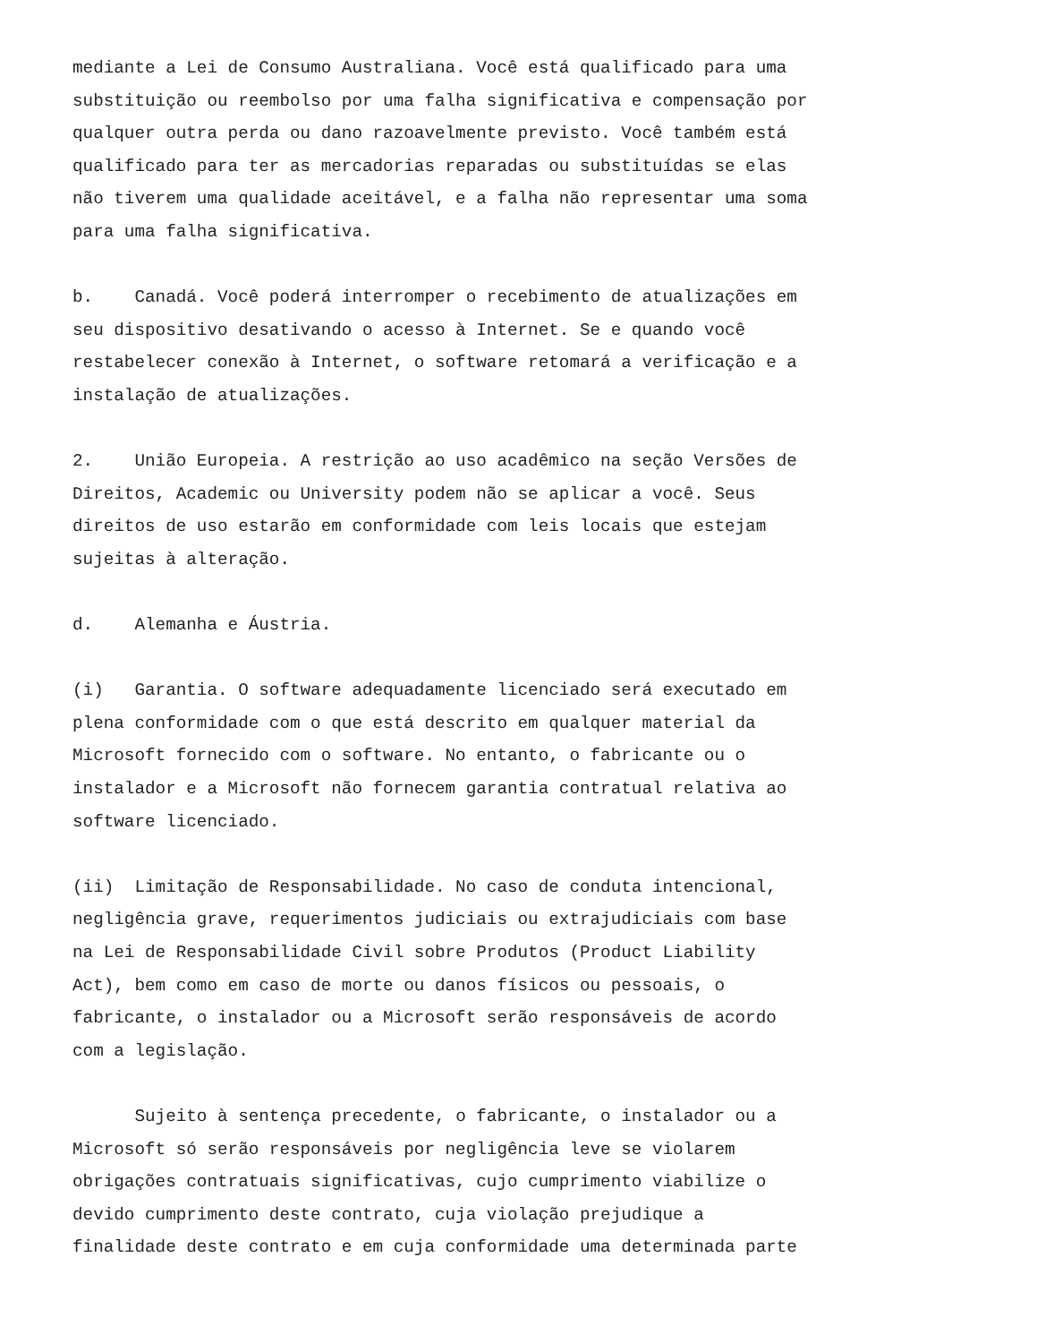mediante a Lei de Consumo Australiana. Você está qualificado para uma substituição ou reembolso por uma falha significativa e compensação por qualquer outra perda ou dano razoavelmente previsto. Você também está qualificado para ter as mercadorias reparadas ou substituídas se elas não tiverem uma qualidade aceitável, e a falha não representar uma soma para uma falha significativa.
b. Canadá. Você poderá interromper o recebimento de atualizações em seu dispositivo desativando o acesso à Internet. Se e quando você restabelecer conexão à Internet, o software retomará a verificação e a instalação de atualizações.
2. União Europeia. A restrição ao uso acadêmico na seção Versões de Direitos, Academic ou University podem não se aplicar a você. Seus direitos de uso estarão em conformidade com leis locais que estejam sujeitas à alteração.
d. Alemanha e Áustria.
(i) Garantia. O software adequadamente licenciado será executado em plena conformidade com o que está descrito em qualquer material da Microsoft fornecido com o software. No entanto, o fabricante ou o instalador e a Microsoft não fornecem garantia contratual relativa ao software licenciado.
(ii) Limitação de Responsabilidade. No caso de conduta intencional, negligência grave, requerimentos judiciais ou extrajudiciais com base na Lei de Responsabilidade Civil sobre Produtos (Product Liability Act), bem como em caso de morte ou danos físicos ou pessoais, o fabricante, o instalador ou a Microsoft serão responsáveis de acordo com a legislação.
Sujeito à sentença precedente, o fabricante, o instalador ou a Microsoft só serão responsáveis por negligência leve se violarem obrigações contratuais significativas, cujo cumprimento viabilize o devido cumprimento deste contrato, cuja violação prejudique a finalidade deste contrato e em cuja conformidade uma determinada parte